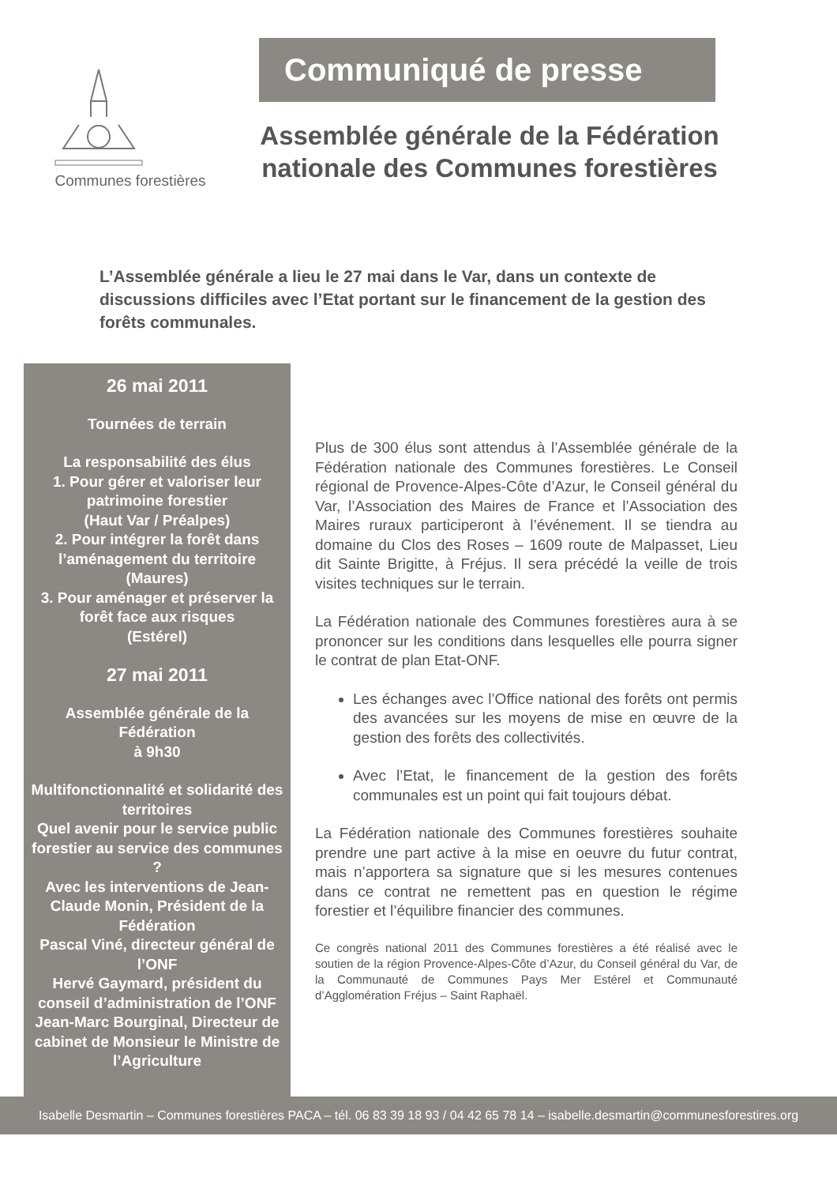Communes forestières
Communiqué de presse
Assemblée générale de la Fédération nationale des Communes forestières
L’Assemblée générale a lieu le 27 mai dans le Var, dans un contexte de discussions difficiles avec l’Etat portant sur le financement de la gestion des forêts communales.
26 mai 2011
Tournées de terrain
La responsabilité des élus
1. Pour gérer et valoriser leur patrimoine forestier
(Haut Var / Préalpes)
2. Pour intégrer la forêt dans l’aménagement du territoire
(Maures)
3. Pour aménager et préserver la forêt face aux risques
(Estérel)
27 mai 2011
Assemblée générale de la Fédération
à 9h30
Multifonctionnalité et solidarité des territoires
Quel avenir pour le service public forestier au service des communes ?
Avec les interventions de Jean-Claude Monin, Président de la Fédération
Pascal Viné, directeur général de l’ONF
Hervé Gaymard, président du conseil d’administration de l’ONF
Jean-Marc Bourginal, Directeur de cabinet de Monsieur le Ministre de l’Agriculture
Plus de 300 élus sont attendus à l’Assemblée générale de la Fédération nationale des Communes forestières. Le Conseil régional de Provence-Alpes-Côte d’Azur, le Conseil général du Var, l’Association des Maires de France et l’Association des Maires ruraux participeront à l’événement. Il se tiendra au domaine du Clos des Roses – 1609 route de Malpasset, Lieu dit Sainte Brigitte, à Fréjus. Il sera précédé la veille de trois visites techniques sur le terrain.
La Fédération nationale des Communes forestières aura à se prononcer sur les conditions dans lesquelles elle pourra signer le contrat de plan Etat-ONF.
Les échanges avec l’Office national des forêts ont permis des avancées sur les moyens de mise en œuvre de la gestion des forêts des collectivités.
Avec l’Etat, le financement de la gestion des forêts communales est un point qui fait toujours débat.
La Fédération nationale des Communes forestières souhaite prendre une part active à la mise en oeuvre du futur contrat, mais n’apportera sa signature que si les mesures contenues dans ce contrat ne remettent pas en question le régime forestier et l’équilibre financier des communes.
Ce congrès national 2011 des Communes forestières a été réalisé avec le soutien de la région Provence-Alpes-Côte d’Azur, du Conseil général du Var, de la Communauté de Communes Pays Mer Estérel et Communauté d’Agglomération Fréjus – Saint Raphaël.
Isabelle Desmartin – Communes forestières PACA – tél. 06 83 39 18 93 / 04 42 65 78 14 – isabelle.desmartin@communesforestires.org